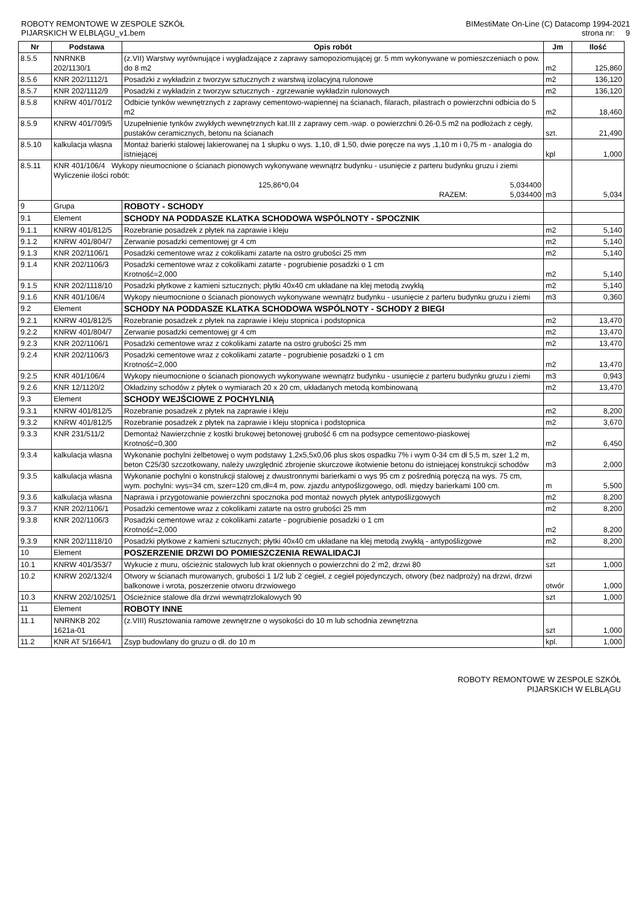ROBOTY REMONTOWE W ZESPOLE SZKÓŁ
PIJARSKICH W ELBLĄGU_v1.bem
BIMestiMate On-Line (C) Datacomp 1994-2021
strona nr: 9
| Nr | Podstawa | Opis robót | Jm | Ilość |
| --- | --- | --- | --- | --- |
| 8.5.5 | NNRNKB 202/1130/1 | (z.VII) Warstwy wyrównujące i wygładzające z zaprawy samopoziomującej gr. 5 mm wykonywane w pomieszczeniach o pow. do 8 m2 | m2 | 125,860 |
| 8.5.6 | KNR 202/1112/1 | Posadzki z wykładzin z tworzyw sztucznych z warstwą izolacyjną rulonowe | m2 | 136,120 |
| 8.5.7 | KNR 202/1112/9 | Posadzki z wykładzin z tworzyw sztucznych - zgrzewanie wykładzin rulonowych | m2 | 136,120 |
| 8.5.8 | KNRW 401/701/2 | Odbicie tynków wewnętrznych z zaprawy cementowo-wapiennej na ścianach, filarach, pilastrach o powierzchni odbicia do 5 m2 | m2 | 18,460 |
| 8.5.9 | KNRW 401/709/5 | Uzupełnienie tynków zwykłych wewnętrznych kat.III z zaprawy cem.-wap. o powierzchni 0.26-0.5 m2 na podłożach z cegły, pustaków ceramicznych, betonu na ścianach | szt. | 21,490 |
| 8.5.10 | kalkulacja własna | Montaż barierki stalowej lakierowanej na 1 słupku o wys. 1,10, dł 1,50, dwie poręcze na wys ,1,10 m i 0,75 m - analogia do istniejącej | kpl | 1,000 |
| 8.5.11 | KNR 401/106/4 Wykopy nieumocnione o ścianach pionowych wykonywane wewnątrz budynku - usunięcie z parteru budynku gruzu i ziemi Wyliczenie ilości robót: 125,86*0,04 5,034400 RAZEM: 5,034400 | | m3 | 5,034 |
| 9 | Grupa | ROBOTY - SCHODY | | |
| 9.1 | Element | SCHODY NA PODDASZE KLATKA SCHODOWA WSPÓLNOTY - SPOCZNIK | | |
| 9.1.1 | KNRW 401/812/5 | Rozebranie posadzek z płytek na zaprawie i kleju | m2 | 5,140 |
| 9.1.2 | KNRW 401/804/7 | Zerwanie posadzki cementowej gr 4 cm | m2 | 5,140 |
| 9.1.3 | KNR 202/1106/1 | Posadzki cementowe wraz z cokolikami zatarte na ostro grubości 25 mm | m2 | 5,140 |
| 9.1.4 | KNR 202/1106/3 | Posadzki cementowe wraz z cokolikami zatarte - pogrubienie posadzki o 1 cm Krotność=2,000 | m2 | 5,140 |
| 9.1.5 | KNR 202/1118/10 | Posadzki płytkowe z kamieni sztucznych; płytki 40x40 cm układane na klej metodą zwykłą | m2 | 5,140 |
| 9.1.6 | KNR 401/106/4 | Wykopy nieumocnione o ścianach pionowych wykonywane wewnątrz budynku - usunięcie z parteru budynku gruzu i ziemi | m3 | 0,360 |
| 9.2 | Element | SCHODY NA PODDASZE KLATKA SCHODOWA WSPÓLNOTY - SCHODY 2 BIEGI | | |
| 9.2.1 | KNRW 401/812/5 | Rozebranie posadzek z płytek na zaprawie i kleju stopnica i podstopnica | m2 | 13,470 |
| 9.2.2 | KNRW 401/804/7 | Zerwanie posadzki cementowej gr 4 cm | m2 | 13,470 |
| 9.2.3 | KNR 202/1106/1 | Posadzki cementowe wraz z cokolikami zatarte na ostro grubości 25 mm | m2 | 13,470 |
| 9.2.4 | KNR 202/1106/3 | Posadzki cementowe wraz z cokolikami zatarte - pogrubienie posadzki o 1 cm Krotność=2,000 | m2 | 13,470 |
| 9.2.5 | KNR 401/106/4 | Wykopy nieumocnione o ścianach pionowych wykonywane wewnątrz budynku - usunięcie z parteru budynku gruzu i ziemi | m3 | 0,943 |
| 9.2.6 | KNR 12/1120/2 | Okładziny schodów z płytek o wymiarach 20 x 20 cm, układanych metodą kombinowaną | m2 | 13,470 |
| 9.3 | Element | SCHODY WEJŚCIOWE Z POCHYLNIĄ | | |
| 9.3.1 | KNRW 401/812/5 | Rozebranie posadzek z płytek na zaprawie i kleju | m2 | 8,200 |
| 9.3.2 | KNRW 401/812/5 | Rozebranie posadzek z płytek na zaprawie i kleju stopnica i podstopnica | m2 | 3,670 |
| 9.3.3 | KNR 231/511/2 | Demontaż Nawierzchnie z kostki brukowej betonowej grubość 6 cm na podsypce cementowo-piaskowej Krotność=0,300 | m2 | 6,450 |
| 9.3.4 | kalkulacja własna | Wykonanie pochylni żelbetowej o wym podstawy 1,2x5,5x0,06 plus skos ospadku 7% i wym 0-34 cm dł 5,5 m, szer 1,2 m, beton C25/30 szczotkowany, należy uwzględnić zbrojenie skurczowe ikotwienie betonu do istniejącej konstrukcji schodów | m3 | 2,000 |
| 9.3.5 | kalkulacja własna | Wykonanie pochylni o konstrukcji stalowej z dwustronnymi barierkami o wys 95 cm z pośrednią poręczą na wys. 75 cm, wym. pochylni: wys=34 cm, szer=120 cm,dł=4 m, pow. zjazdu antypoślizgowego, odl. między barierkami 100 cm. | m | 5,500 |
| 9.3.6 | kalkulacja własna | Naprawa i przygotowanie powierzchni spocznoka pod montaż nowych płytek antypoślizgowych | m2 | 8,200 |
| 9.3.7 | KNR 202/1106/1 | Posadzki cementowe wraz z cokolikami zatarte na ostro grubości 25 mm | m2 | 8,200 |
| 9.3.8 | KNR 202/1106/3 | Posadzki cementowe wraz z cokolikami zatarte - pogrubienie posadzki o 1 cm Krotność=2,000 | m2 | 8,200 |
| 9.3.9 | KNR 202/1118/10 | Posadzki płytkowe z kamieni sztucznych; płytki 40x40 cm układane na klej metodą zwykłą - antypoślizgowe | m2 | 8,200 |
| 10 | Element | POSZERZENIE DRZWI DO POMIESZCZENIA REWALIDACJI | | |
| 10.1 | KNRW 401/353/7 | Wykucie z muru, ościeżnic stalowych lub krat okiennych o powierzchni do 2˙m2, drzwi 80 | szt | 1,000 |
| 10.2 | KNRW 202/132/4 | Otwory w ścianach murowanych, grubości 1 1/2 lub 2˙cegieł, z cegieł pojedynczych, otwory (bez nadproży) na drzwi, drzwi balkonowe i wrota, poszerzenie otworu drzwiowego | otwór | 1,000 |
| 10.3 | KNRW 202/1025/1 | Ościeżnice stalowe dla drzwi wewnątrzlokalowych 90 | szt | 1,000 |
| 11 | Element | ROBOTY INNE | | |
| 11.1 | NNRNKB 202 1621a-01 | (z.VIII) Rusztowania ramowe zewnętrzne o wysokości do 10 m lub schodnia zewnętrzna | szt | 1,000 |
| 11.2 | KNR AT 5/1664/1 | Zsyp budowlany do gruzu o dł. do 10 m | kpl. | 1,000 |
ROBOTY REMONTOWE W ZESPOLE SZKÓŁ
PIJARSKICH W ELBLĄGU